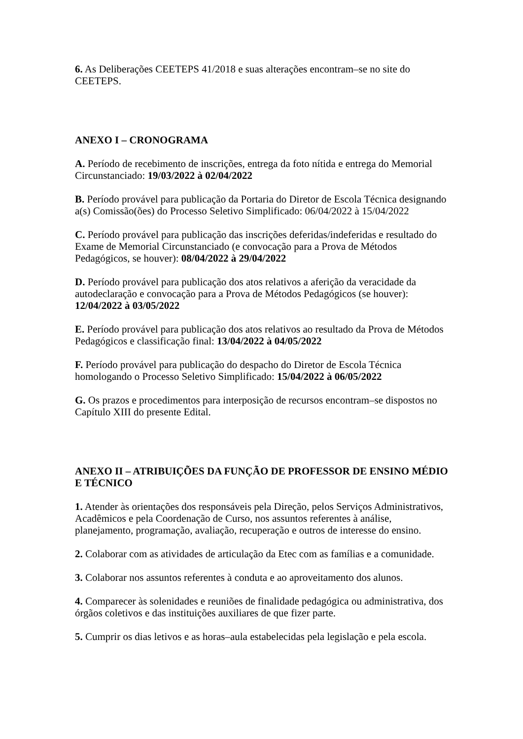6. As Deliberações CEETEPS 41/2018 e suas alterações encontram–se no site do CEETEPS.
ANEXO I – CRONOGRAMA
A. Período de recebimento de inscrições, entrega da foto nítida e entrega do Memorial Circunstanciado: 19/03/2022 à 02/04/2022
B. Período provável para publicação da Portaria do Diretor de Escola Técnica designando a(s) Comissão(ões) do Processo Seletivo Simplificado: 06/04/2022 à 15/04/2022
C. Período provável para publicação das inscrições deferidas/indeferidas e resultado do Exame de Memorial Circunstanciado (e convocação para a Prova de Métodos Pedagógicos, se houver): 08/04/2022 à 29/04/2022
D. Período provável para publicação dos atos relativos a aferição da veracidade da autodeclaração e convocação para a Prova de Métodos Pedagógicos (se houver): 12/04/2022 à 03/05/2022
E. Período provável para publicação dos atos relativos ao resultado da Prova de Métodos Pedagógicos e classificação final: 13/04/2022 à 04/05/2022
F. Período provável para publicação do despacho do Diretor de Escola Técnica homologando o Processo Seletivo Simplificado: 15/04/2022 à 06/05/2022
G. Os prazos e procedimentos para interposição de recursos encontram–se dispostos no Capítulo XIII do presente Edital.
ANEXO II – ATRIBUIÇÕES DA FUNÇÃO DE PROFESSOR DE ENSINO MÉDIO E TÉCNICO
1. Atender às orientações dos responsáveis pela Direção, pelos Serviços Administrativos, Acadêmicos e pela Coordenação de Curso, nos assuntos referentes à análise, planejamento, programação, avaliação, recuperação e outros de interesse do ensino.
2. Colaborar com as atividades de articulação da Etec com as famílias e a comunidade.
3. Colaborar nos assuntos referentes à conduta e ao aproveitamento dos alunos.
4. Comparecer às solenidades e reuniões de finalidade pedagógica ou administrativa, dos órgãos coletivos e das instituições auxiliares de que fizer parte.
5. Cumprir os dias letivos e as horas–aula estabelecidas pela legislação e pela escola.